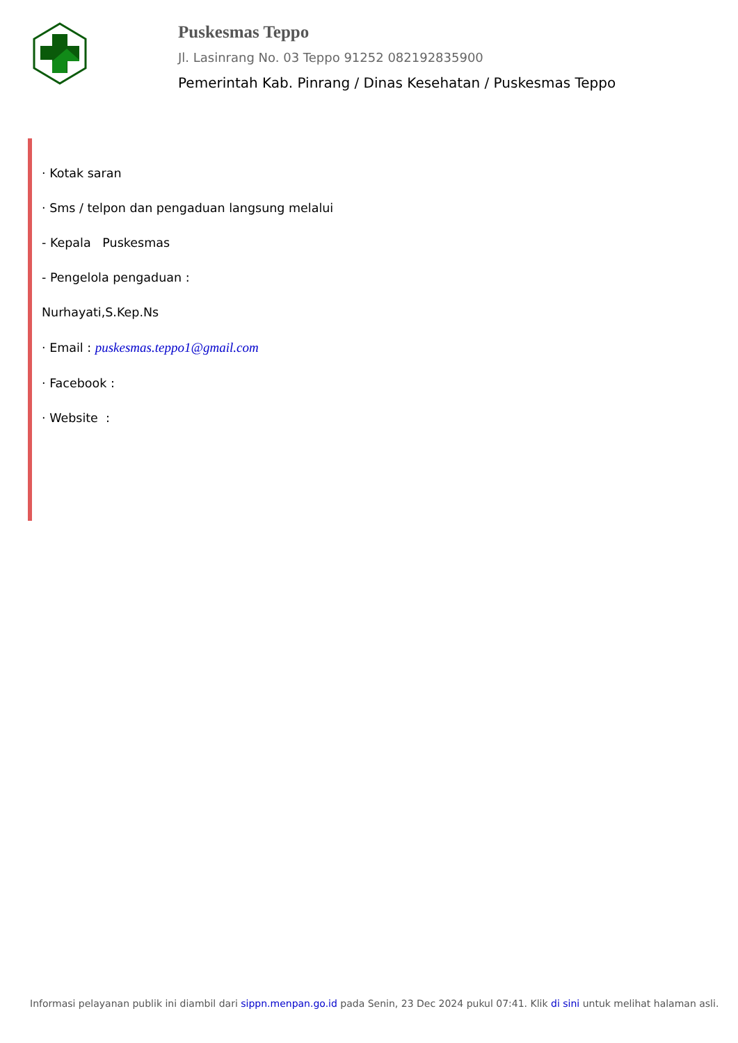Puskesmas Teppo
Jl. Lasinrang No. 03 Teppo 91252 082192835900
Pemerintah Kab. Pinrang / Dinas Kesehatan / Puskesmas Teppo
· Kotak saran
· Sms / telpon dan pengaduan langsung melalui
- Kepala Puskesmas
- Pengelola pengaduan :
Nurhayati,S.Kep.Ns
· Email : puskesmas.teppo1@gmail.com
· Facebook :
· Website :
Informasi pelayanan publik ini diambil dari sippn.menpan.go.id pada Senin, 23 Dec 2024 pukul 07:41. Klik di sini untuk melihat halaman asli.